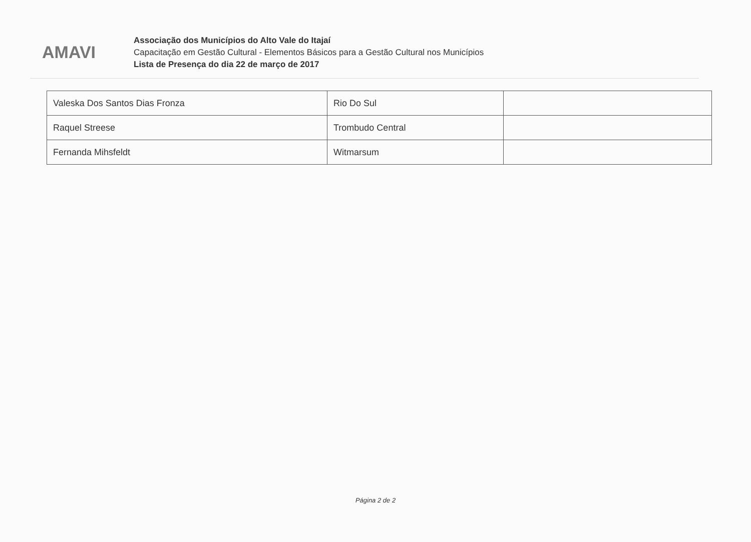AMAVI
Associação dos Municípios do Alto Vale do Itajaí
Capacitação em Gestão Cultural - Elementos Básicos para a Gestão Cultural nos Municípios
Lista de Presença do dia 22 de março de 2017
| Valeska Dos Santos Dias Fronza | Rio Do Sul | |
| Raquel Streese | Trombudo Central | |
| Fernanda Mihsfeldt | Witmarsum | |
Página 2 de 2